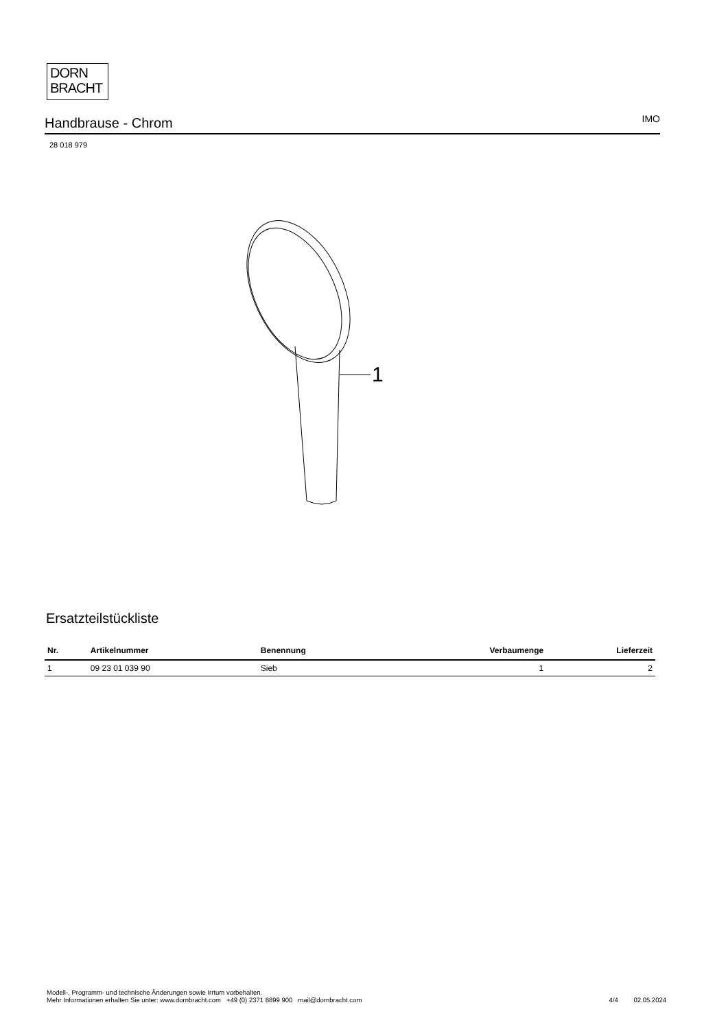DORN
BRACHT
Handbrause - Chrom
IMO
28 018 979
1
Ersatzteilstückliste
| Nr. | Artikelnummer | Benennung | Verbaumenge | Lieferzeit |
| --- | --- | --- | --- | --- |
| 1 | 09 23 01 039 90 | Sieb | 1 | 2 |
Modell-, Programm- und technische Änderungen sowie Irrtum vorbehalten.
Mehr Informationen erhalten Sie unter: www.dornbracht.com +49 (0) 2371 8899 900 mail@dornbracht.com
4/4 02.05.2024